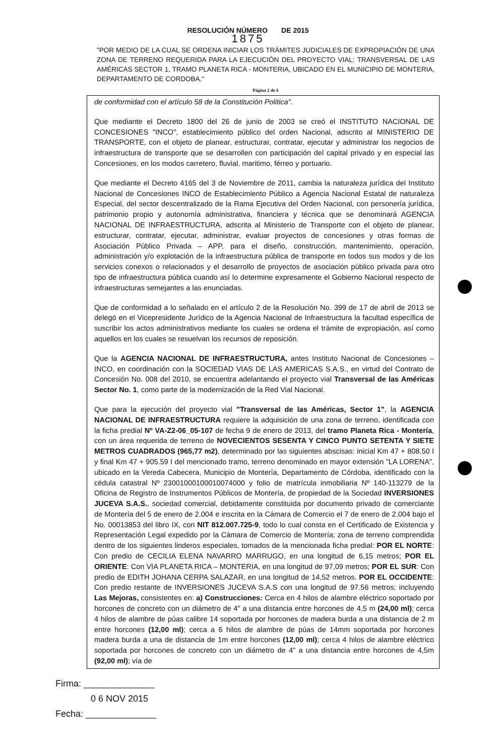RESOLUCIÓN NÚMERO DE 2015
1875
"POR MEDIO DE LA CUAL SE ORDENA INICIAR LOS TRÁMITES JUDICIALES DE EXPROPIACIÓN DE UNA ZONA DE TERRENO REQUERIDA PARA LA EJECUCIÓN DEL PROYECTO VIAL: TRANSVERSAL DE LAS AMÉRICAS SECTOR 1, TRAMO PLANETA RICA - MONTERIA, UBICADO EN EL MUNICIPIO DE MONTERIA, DEPARTAMENTO DE CORDOBA."
Página 2 de 6
de conformidad con el artículo 58 de la Constitución Politica".
Que mediante el Decreto 1800 del 26 de junio de 2003 se creó el INSTITUTO NACIONAL DE CONCESIONES "INCO", establecimiento público del orden Nacional, adscrito al MINISTERIO DE TRANSPORTE, con el objeto de planear, estructurar, contratar, ejecutar y administrar los negocios de infraestructura de transporte que se desarrollen con participación del capital privado y en especial las Concesiones, en los modos carretero, fluvial, maritimo, férreo y portuario.
Que mediante el Decreto 4165 del 3 de Noviembre de 2011, cambia la naturaleza jurídica del Instituto Nacional de Concesiones INCO de Establecimiento Público a Agencia Nacional Estatal de naturaleza Especial, del sector descentralizado de la Rama Ejecutiva del Orden Nacional, con personería jurídica, patrimonio propio y autonomía administrativa, financiera y técnica que se denominará AGENCIA NACIONAL DE INFRAESTRUCTURA, adscrita al Ministerio de Transporte con el objeto de planear, estructurar, contratar, ejecutar, administrar, evaluar proyectos de concesiones y otras formas de Asociación Público Privada – APP, para el diseño, construcción, mantenimiento, operación, administración y/o explotación de la infraestructura pública de transporte en todos sus modos y de los servicios conexos o relacionados y el desarrollo de proyectos de asociación público privada para otro tipo de infraestructura pública cuando así lo determine expresamente el Gobierno Nacional respecto de infraestructuras semejantes a las enunciadas.
Que de conformidad a lo señalado en el artículo 2 de la Resolución No. 399 de 17 de abril de 2013 se delegó en el Vicepresidente Jurídico de la Agencia Nacional de Infraestructura la facultad específica de suscribir los actos administrativos mediante los cuales se ordena el trámite de expropiación, así como aquellos en los cuales se resuelvan los recursos de reposición.
Que la AGENCIA NACIONAL DE INFRAESTRUCTURA, antes Instituto Nacional de Concesiones – INCO, en coordinación con la SOCIEDAD VIAS DE LAS AMERICAS S.A.S., en virtud del Contrato de Concesión No. 008 del 2010, se encuentra adelantando el proyecto vial Transversal de las Américas Sector No. 1, como parte de la modernización de la Red Vial Nacional.
Que para la ejecución del proyecto vial "Transversal de las Américas, Sector 1", la AGENCIA NACIONAL DE INFRAESTRUCTURA requiere la adquisición de una zona de terreno, identificada con la ficha predial Nº VA-Z2-06_05-107 de fecha 9 de enero de 2013, del tramo Planeta Rica - Montería, con un área requerida de terreno de NOVECIENTOS SESENTA Y CINCO PUNTO SETENTA Y SIETE METROS CUADRADOS (965,77 m2), determinado por las siguientes abscisas: inicial Km 47 + 808.50 I y final Km 47 + 905.59 I del mencionado tramo, terreno denominado en mayor extensión "LA LORENA", ubicado en la Vereda Cabecera, Municipio de Montería, Departamento de Córdoba, identificado con la cédula catastral Nº 23001000100010074000 y folio de matrícula inmobiliaria Nº 140-113279 de la Oficina de Registro de Instrumentos Públicos de Montería, de propiedad de la Sociedad INVERSIONES JUCEVA S.A.S., sociedad comercial, debidamente constituida por documento privado de comerciante de Montería del 5 de enero de 2.004 e inscrita en la Cámara de Comercio el 7 de enero de 2.004 bajo el No. 00013853 del libro IX, con NIT 812.007.725-9, todo lo cual consta en el Certificado de Existencia y Representación Legal expedido por la Cámara de Comercio de Montería; zona de terreno comprendida dentro de los siguientes linderos especiales, tomados de la mencionada ficha predial: POR EL NORTE: Con predio de CECILIA ELENA NAVARRO MARRUGO, en una longitud de 6,15 metros; POR EL ORIENTE: Con VIA PLANETA RICA – MONTERIA, en una longitud de 97,09 metros; POR EL SUR: Con predio de EDITH JOHANA CERPA SALAZAR, en una longitud de 14,52 metros. POR EL OCCIDENTE: Con predio restante de INVERSIONES JUCEVA S.A.S con una longitud de 97.56 metros; incluyendo Las Mejoras, consistentes en: a) Construcciones: Cerca en 4 hilos de alambre eléctrico soportado por horcones de concreto con un diámetro de 4" a una distancia entre horcones de 4,5 m (24,00 ml); cerca 4 hilos de alambre de púas calibre 14 soportada por horcones de madera burda a una distancia de 2 m entre horcones (12,00 ml); cerca a 6 hilos de alambre de púas de 14mm soportada por horcones madera burda a una de distancia de 1m entre horcones (12,00 ml); cerca 4 hilos de alambre eléctrico soportada por horcones de concreto con un diámetro de 4" a una distancia entre horcones de 4,5m (92,00 ml); vía de
Firma: ______________
0 6 NOV 2015
Fecha: ______________